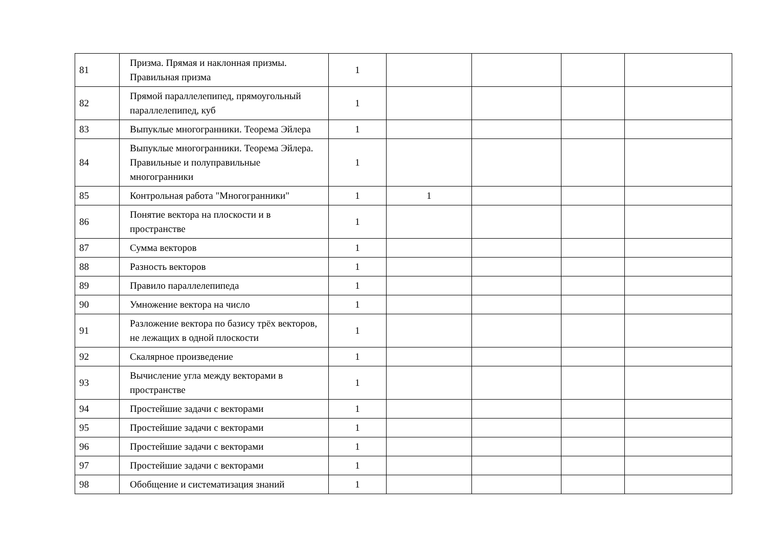| 81 | Призма. Прямая и наклонная призмы. Правильная призма | 1 | | | | |
| 82 | Прямой параллелепипед, прямоугольный параллелепипед, куб | 1 | | | | |
| 83 | Выпуклые многогранники. Теорема Эйлера | 1 | | | | |
| 84 | Выпуклые многогранники. Теорема Эйлера. Правильные и полуправильные многогранники | 1 | | | | |
| 85 | Контрольная работа "Многогранники" | 1 | 1 | | | |
| 86 | Понятие вектора на плоскости и в пространстве | 1 | | | | |
| 87 | Сумма векторов | 1 | | | | |
| 88 | Разность векторов | 1 | | | | |
| 89 | Правило параллелепипеда | 1 | | | | |
| 90 | Умножение вектора на число | 1 | | | | |
| 91 | Разложение вектора по базису трёх векторов, не лежащих в одной плоскости | 1 | | | | |
| 92 | Скалярное произведение | 1 | | | | |
| 93 | Вычисление угла между векторами в пространстве | 1 | | | | |
| 94 | Простейшие задачи с векторами | 1 | | | | |
| 95 | Простейшие задачи с векторами | 1 | | | | |
| 96 | Простейшие задачи с векторами | 1 | | | | |
| 97 | Простейшие задачи с векторами | 1 | | | | |
| 98 | Обобщение и систематизация знаний | 1 | | | | |